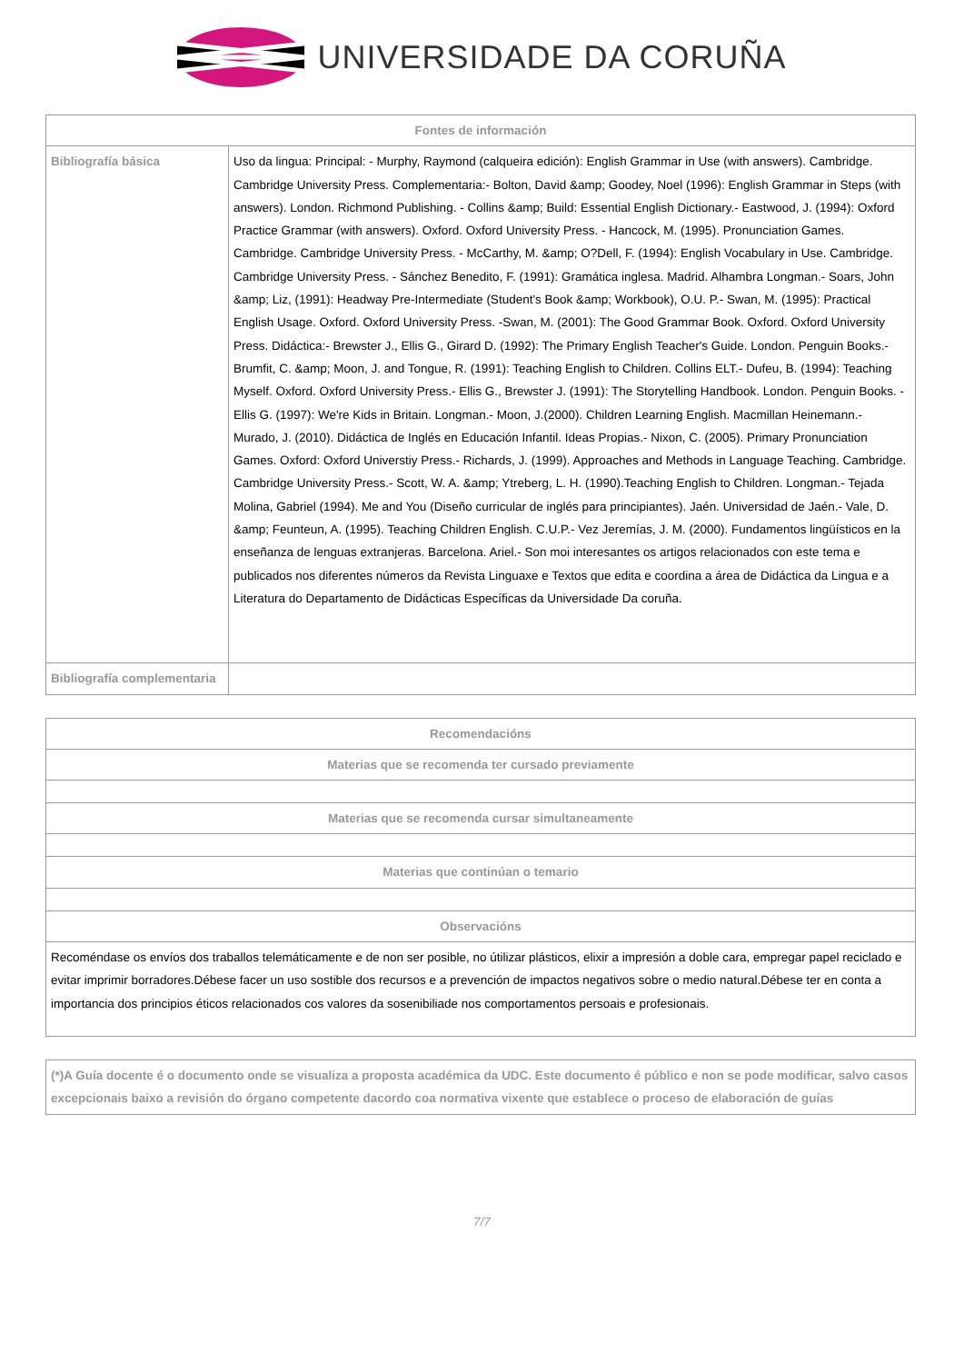UNIVERSIDADE DA CORUÑA
| Fontes de información | |
| --- | --- |
| Bibliografía básica | Uso da lingua: Principal: - Murphy, Raymond (calqueira edición): English Grammar in Use (with answers). Cambridge. Cambridge University Press. Complementaria:- Bolton, David &amp; Goodey, Noel (1996): English Grammar in Steps (with answers). London. Richmond Publishing. - Collins &amp; Build: Essential English Dictionary.- Eastwood, J. (1994): Oxford Practice Grammar (with answers). Oxford. Oxford University Press. - Hancock, M. (1995). Pronunciation Games. Cambridge. Cambridge University Press. - McCarthy, M. &amp; O?Dell, F. (1994): English Vocabulary in Use. Cambridge. Cambridge University Press. - Sánchez Benedito, F. (1991): Gramática inglesa. Madrid. Alhambra Longman.- Soars, John &amp; Liz, (1991): Headway Pre-Intermediate (Student's Book &amp; Workbook), O.U. P.- Swan, M. (1995): Practical English Usage. Oxford. Oxford University Press. -Swan, M. (2001): The Good Grammar Book. Oxford. Oxford University Press. Didáctica:- Brewster J., Ellis G., Girard D. (1992): The Primary English Teacher's Guide. London. Penguin Books.- Brumfit, C. &amp; Moon, J. and Tongue, R. (1991): Teaching English to Children. Collins ELT.- Dufeu, B. (1994): Teaching Myself. Oxford. Oxford University Press.- Ellis G., Brewster J. (1991): The Storytelling Handbook. London. Penguin Books. - Ellis G. (1997): We're Kids in Britain. Longman.- Moon, J.(2000). Children Learning English. Macmillan Heinemann.- Murado, J. (2010). Didáctica de Inglés en Educación Infantil. Ideas Propias.- Nixon, C. (2005). Primary Pronunciation Games. Oxford: Oxford Universtiy Press.- Richards, J. (1999). Approaches and Methods in Language Teaching. Cambridge. Cambridge University Press.- Scott, W. A. &amp; Ytreberg, L. H. (1990).Teaching English to Children. Longman.- Tejada Molina, Gabriel (1994). Me and You (Diseño curricular de inglés para principiantes). Jaén. Universidad de Jaén.- Vale, D. &amp; Feunteun, A. (1995). Teaching Children English. C.U.P.- Vez Jeremías, J. M. (2000). Fundamentos lingüísticos en la enseñanza de lenguas extranjeras. Barcelona. Ariel.- Son moi interesantes os artigos relacionados con este tema e publicados nos diferentes números da Revista Linguaxe e Textos que edita e coordina a área de Didáctica da Lingua e a Literatura do Departamento de Didácticas Específicas da Universidade Da coruña. |
| Bibliografía complementaria | |
| Recomendacións |
| --- |
| Materias que se recomenda ter cursado previamente |
| Materias que se recomenda cursar simultaneamente |
| Materias que continúan o temario |
| Observacións |
| Recoméndase os envíos dos traballos telemáticamente e de non ser posible, no útilizar plásticos, elixir a impresión a doble cara, empregar papel reciclado e evitar imprimir borradores.Débese facer un uso sostible dos recursos e a prevención de impactos negativos sobre o medio natural.Débese ter en conta a importancia dos principios éticos relacionados cos valores da sosenibiliade nos comportamentos persoais e profesionais. |
| (*)A Guía docente é o documento onde se visualiza a proposta académica da UDC. Este documento é público e non se pode modificar, salvo casos excepcionais baixo a revisión do órgano competente dacordo coa normativa vixente que establece o proceso de elaboración de guías |
7/7